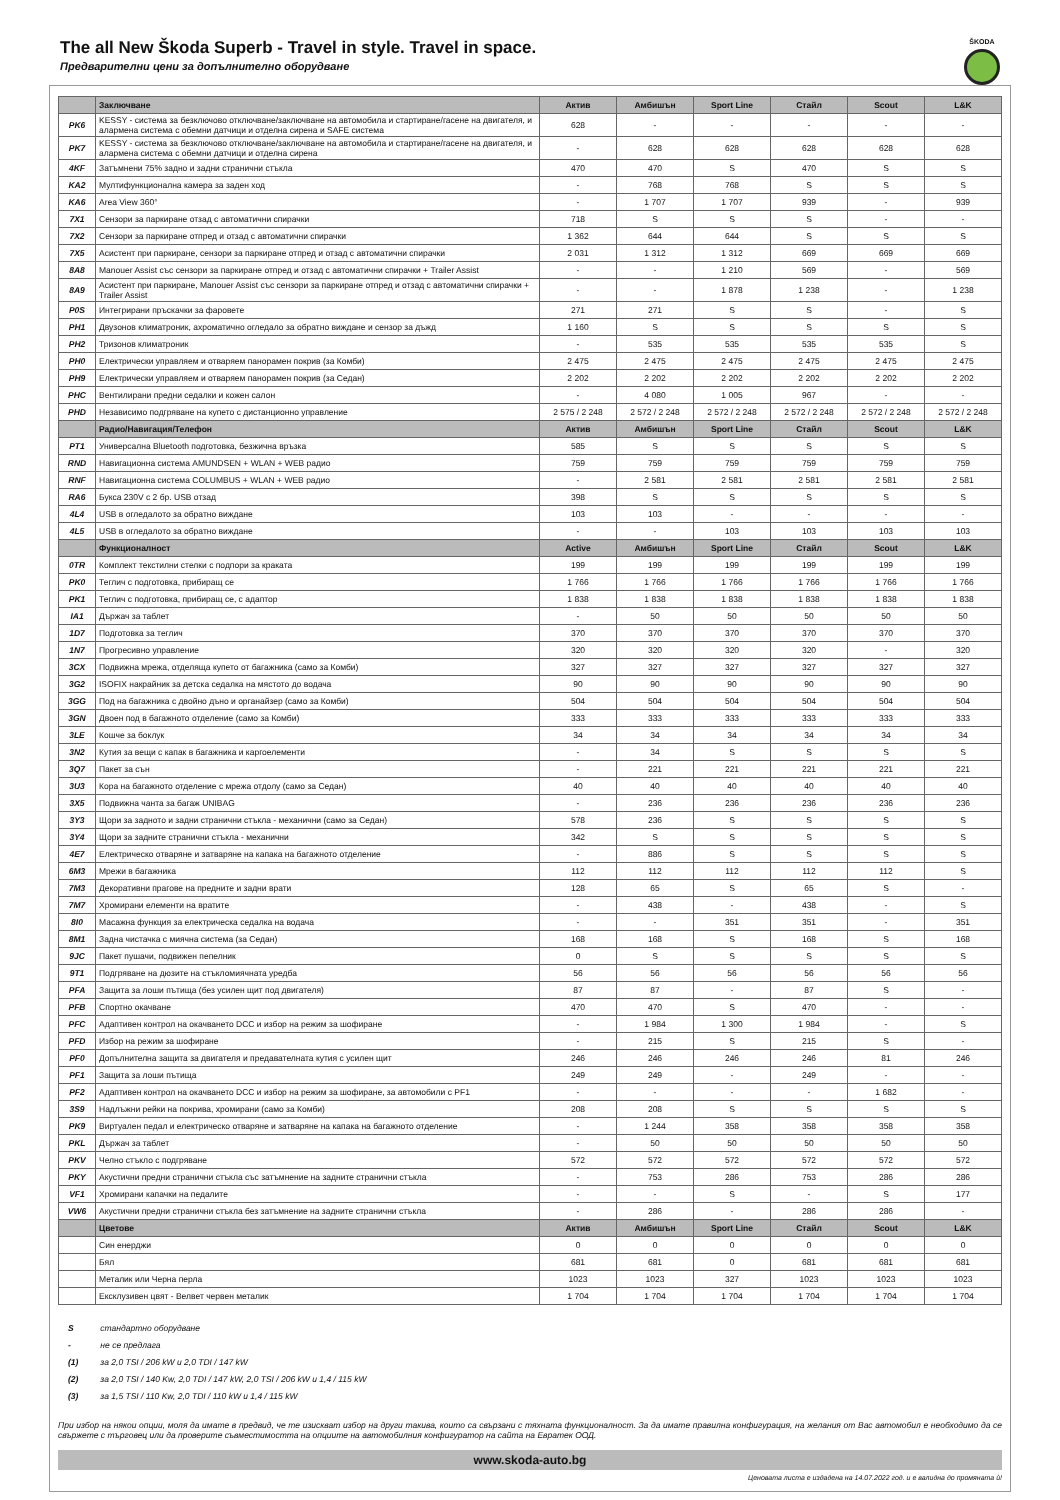The all New Škoda Superb - Travel in style. Travel in space.
Предварителни цени за допълнително оборудване
ŠKODA
| | Заключване | Актив | Амбишън | Sport Line | Стайл | Scout | L&K |
| --- | --- | --- | --- | --- | --- | --- | --- |
| PK6 | KESSY - система за безключово отключване/заключване на автомобила и стартиране/гасене на двигателя, и алармена система с обемни датчици и отделна сирена и SAFE система | 628 | - | - | - | - | - |
| PK7 | KESSY - система за безключово отключване/заключване на автомобила и стартиране/гасене на двигателя, и алармена система с обемни датчици и отделна сирена | - | 628 | 628 | 628 | 628 | 628 |
| 4KF | Затъмнени 75% задно и задни странични стъкла | 470 | 470 | S | 470 | S | S |
| KA2 | Мултифункционална камера за заден ход | - | 768 | 768 | S | S | S |
| KA6 | Area View 360° | - | 1 707 | 1 707 | 939 | - | 939 |
| 7X1 | Сензори за паркиране отзад с автоматични спирачки | 718 | S | S | S | - | - |
| 7X2 | Сензори за паркиране отпред и отзад с автоматични спирачки | 1 362 | 644 | 644 | S | S | S |
| 7X5 | Асистент при паркиране, сензори за паркиране отпред и отзад с автоматични спирачки | 2 031 | 1 312 | 1 312 | 669 | 669 | 669 |
| 8A8 | Manouer Assist със сензори за паркиране отпред и отзад с автоматични спирачки + Trailer Assist | - | - | 1 210 | 569 | - | 569 |
| 8A9 | Асистент при паркиране, Manouer Assist със сензори за паркиране отпред и отзад с автоматични спирачки + Trailer Assist | - | - | 1 878 | 1 238 | - | 1 238 |
| P0S | Интегрирани пръскачки за фаровете | 271 | 271 | S | S | - | S |
| PH1 | Двузонов климатроник, ахроматично огледало за обратно виждане и сензор за дъжд | 1 160 | S | S | S | S | S |
| PH2 | Тризонов климатроник | - | 535 | 535 | 535 | 535 | S |
| PH0 | Електрически управляем и отваряем панорамен покрив (за Комби) | 2 475 | 2 475 | 2 475 | 2 475 | 2 475 | 2 475 |
| PH9 | Електрически управляем и отваряем панорамен покрив (за Седан) | 2 202 | 2 202 | 2 202 | 2 202 | 2 202 | 2 202 |
| PHC | Вентилирани предни седалки и кожен салон | - | 4 080 | 1 005 | 967 | - | - |
| PHD | Независимо подгряване на купето с дистанционно управление | 2 575 / 2 248 | 2 572 / 2 248 | 2 572 / 2 248 | 2 572 / 2 248 | 2 572 / 2 248 | 2 572 / 2 248 |
| | Радио/Навигация/Телефон | Актив | Амбишън | Sport Line | Стайл | Scout | L&K |
| PT1 | Универсална Bluetooth подготовка, безжична връзка | 585 | S | S | S | S | S |
| RND | Навигационна система AMUNDSEN + WLAN + WEB радио | 759 | 759 | 759 | 759 | 759 | 759 |
| RNF | Навигационна система COLUMBUS + WLAN + WEB радио | - | 2 581 | 2 581 | 2 581 | 2 581 | 2 581 |
| RA6 | Букса 230V с 2 бр. USB отзад | 398 | S | S | S | S | S |
| 4L4 | USB в огледалото за обратно виждане | 103 | 103 | - | - | - | - |
| 4L5 | USB в огледалото за обратно виждане | - | - | 103 | 103 | 103 | 103 |
| | Функционалност | Active | Амбишън | Sport Line | Стайл | Scout | L&K |
| 0TR | Комплект текстилни стелки с подпори за краката | 199 | 199 | 199 | 199 | 199 | 199 |
| PK0 | Теглич с подготовка, прибиращ се | 1 766 | 1 766 | 1 766 | 1 766 | 1 766 | 1 766 |
| PK1 | Теглич с подготовка, прибиращ се, с адаптор | 1 838 | 1 838 | 1 838 | 1 838 | 1 838 | 1 838 |
| IA1 | Държач за таблет | - | 50 | 50 | 50 | 50 | 50 |
| 1D7 | Подготовка за теглич | 370 | 370 | 370 | 370 | 370 | 370 |
| 1N7 | Прогресивно управление | 320 | 320 | 320 | 320 | - | 320 |
| 3CX | Подвижна мрежа, отделяща купето от багажника (само за Комби) | 327 | 327 | 327 | 327 | 327 | 327 |
| 3G2 | ISOFIX накрайник за детска седалка на мястото до водача | 90 | 90 | 90 | 90 | 90 | 90 |
| 3GG | Под на багажника с двойно дъно и органайзер (само за Комби) | 504 | 504 | 504 | 504 | 504 | 504 |
| 3GN | Двоен под в багажното отделение (само за Комби) | 333 | 333 | 333 | 333 | 333 | 333 |
| 3LE | Кошче за боклук | 34 | 34 | 34 | 34 | 34 | 34 |
| 3N2 | Кутия за вещи с капак в багажника и каргоелементи | - | 34 | S | S | S | S |
| 3Q7 | Пакет за сън | - | 221 | 221 | 221 | 221 | 221 |
| 3U3 | Кора на багажното отделение с мрежа отдолу (само за Седан) | 40 | 40 | 40 | 40 | 40 | 40 |
| 3X5 | Подвижна чанта за багаж UNIBAG | - | 236 | 236 | 236 | 236 | 236 |
| 3Y3 | Щори за задното и задни странични стъкла - механични (само за Седан) | 578 | 236 | S | S | S | S |
| 3Y4 | Щори за задните странични стъкла - механични | 342 | S | S | S | S | S |
| 4E7 | Електрическо отваряне и затваряне на капака на багажното отделение | - | 886 | S | S | S | S |
| 6M3 | Мрежи в багажника | 112 | 112 | 112 | 112 | 112 | S |
| 7M3 | Декоративни прагове на предните и задни врати | 128 | 65 | S | 65 | S | - |
| 7M7 | Хромирани елементи на вратите | - | 438 | - | 438 | - | S |
| 8I0 | Масажна функция за електрическа седалка на водача | - | - | 351 | 351 | - | 351 |
| 8M1 | Задна чистачка с миячна система (за Седан) | 168 | 168 | S | 168 | S | 168 |
| 9JC | Пакет пушачи, подвижен пепелник | 0 | S | S | S | S | S |
| 9T1 | Подгряване на дюзите на стъкломиячната уредба | 56 | 56 | 56 | 56 | 56 | 56 |
| PFA | Защита за лоши пътища (без усилен щит под двигателя) | 87 | 87 | - | 87 | S | - |
| PFB | Спортно окачване | 470 | 470 | S | 470 | - | - |
| PFC | Адаптивен контрол на окачването DCC и избор на режим за шофиране | - | 1 984 | 1 300 | 1 984 | - | S |
| PFD | Избор на режим за шофиране | - | 215 | S | 215 | S | - |
| PF0 | Допълнителна защита за двигателя и предавателната кутия с усилен щит | 246 | 246 | 246 | 246 | 81 | 246 |
| PF1 | Защита за лоши пътища | 249 | 249 | - | 249 | - | - |
| PF2 | Адаптивен контрол на окачването DCC и избор на режим за шофиране, за автомобили с PF1 | - | - | - | - | 1 682 | - |
| 3S9 | Надлъжни рейки на покрива, хромирани (само за Комби) | 208 | 208 | S | S | S | S |
| PK9 | Виртуален педал и електрическо отваряне и затваряне на капака на багажното отделение | - | 1 244 | 358 | 358 | 358 | 358 |
| PKL | Държач за таблет | - | 50 | 50 | 50 | 50 | 50 |
| PKV | Челно стъкло с подгряване | 572 | 572 | 572 | 572 | 572 | 572 |
| PKY | Акустични предни странични стъкла със затъмнение на задните странични стъкла | - | 753 | 286 | 753 | 286 | 286 |
| VF1 | Хромирани капачки на педалите | - | - | S | - | S | 177 |
| VW6 | Акустични предни странични стъкла без затъмнение на задните странични стъкла | - | 286 | - | 286 | 286 | - |
| | Цветове | Актив | Амбишън | Sport Line | Стайл | Scout | L&K |
| | Син енерджи | 0 | 0 | 0 | 0 | 0 | 0 |
| | Бял | 681 | 681 | 0 | 681 | 681 | 681 |
| | Металик или Черна перла | 1023 | 1023 | 327 | 1023 | 1023 | 1023 |
| | Ексклузивен цвят - Велвет червен металик | 1 704 | 1 704 | 1 704 | 1 704 | 1 704 | 1 704 |
S стандартно оборудване
- не се предлага
(1) за 2,0 TSI / 206 kW и 2,0 TDI / 147 kW
(2) за 2,0 TSI / 140 Kw, 2,0 TDI / 147 kW, 2,0 TSI / 206 kW и 1,4 / 115 kW
(3) за 1,5 TSI / 110 Kw, 2,0 TDI / 110 kW и 1,4 / 115 kW
При избор на някои опции, моля да имате в предвид, че те изискват избор на други такива, които са свързани с тяхната функционалност. За да имате правилна конфигурация, на желания от Вас автомобил е необходимо да се свържете с търговец или да проверите съвместимостта на опциите на автомобилния конфигуратор на сайта на Евратек ООД.
www.skoda-auto.bg
Ценовата листа е издадена на 14.07.2022 год. и е валидна до промяната ѝ!